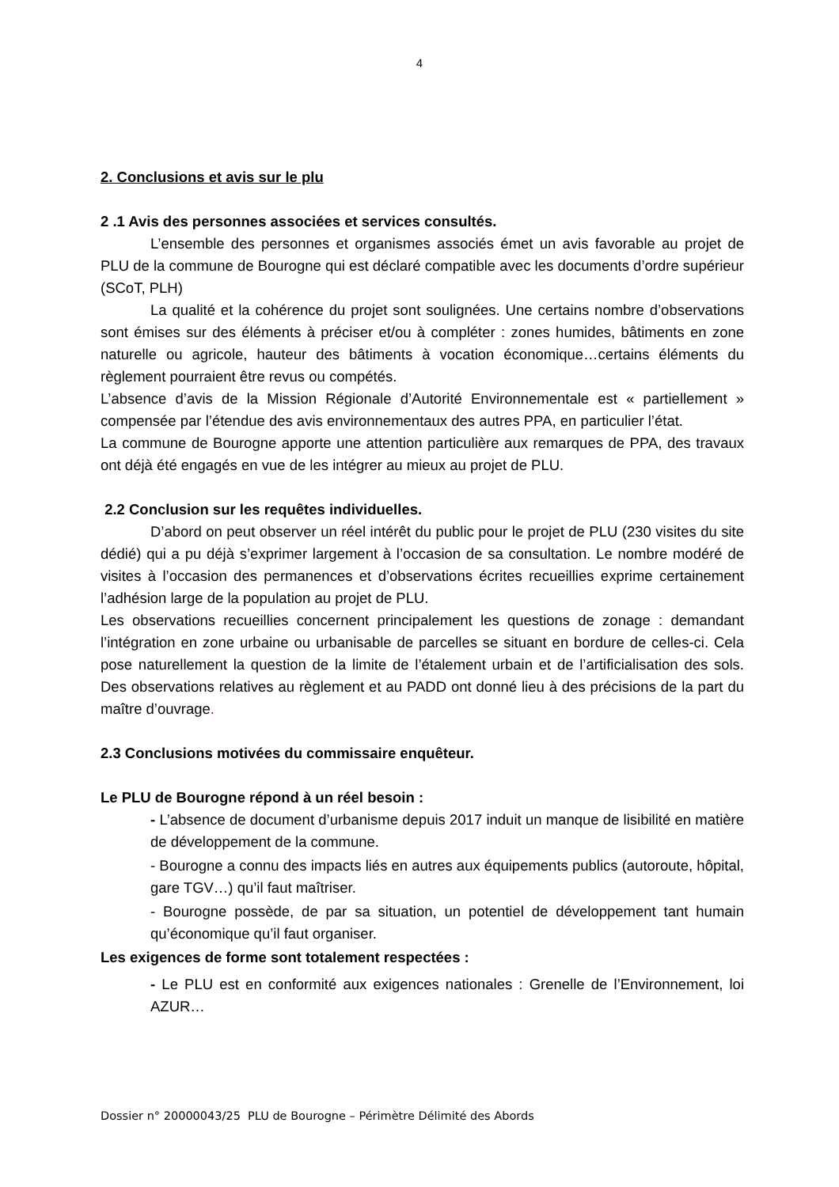4
2. Conclusions et avis sur le plu
2 .1 Avis des personnes associées et services consultés.
L’ensemble des personnes et organismes associés émet un avis favorable au projet de PLU de la commune de Bourogne qui est déclaré compatible avec les documents d’ordre supérieur (SCoT, PLH)
La qualité et la cohérence du projet sont soulignées. Une certains nombre d’observations sont émises sur des éléments à préciser et/ou à compléter : zones humides, bâtiments en zone naturelle ou agricole, hauteur des bâtiments à vocation économique…certains éléments du règlement pourraient être revus ou compétés.
L’absence d’avis de la Mission Régionale d’Autorité Environnementale est « partiellement » compensée par l’étendue des avis environnementaux des autres PPA, en particulier l’état.
La commune de Bourogne apporte une attention particulière aux remarques de PPA, des travaux ont déjà été engagés en vue de les intégrer au mieux au projet de PLU.
2.2 Conclusion sur les requêtes individuelles.
D’abord on peut observer un réel intérêt du public pour le projet de PLU (230 visites du site dédié) qui a pu déjà s’exprimer largement à l’occasion de sa consultation. Le nombre modéré de visites à l’occasion des permanences et d’observations écrites recueillies exprime certainement l’adhésion large de la population au projet de PLU.
Les observations recueillies concernent principalement les questions de zonage : demandant l’intégration en zone urbaine ou urbanisable de parcelles se situant en bordure de celles-ci. Cela pose naturellement la question de la limite de l’étalement urbain et de l’artificialisation des sols. Des observations relatives au règlement et au PADD ont donné lieu à des précisions de la part du maître d’ouvrage.
2.3 Conclusions motivées du commissaire enquêteur.
Le PLU de Bourogne répond à un réel besoin :
- L’absence de document d’urbanisme depuis 2017 induit un manque de lisibilité en matière de développement de la commune.
- Bourogne a connu des impacts liés en autres aux équipements publics (autoroute, hôpital, gare TGV…) qu’il faut maîtriser.
- Bourogne possède, de par sa situation, un potentiel de développement tant humain qu’économique qu’il faut organiser.
Les exigences de forme sont totalement respectées :
- Le PLU est en conformité aux exigences nationales : Grenelle de l’Environnement, loi AZUR…
Dossier n° 20000043/25 PLU de Bourogne – Périmètre Délimité des Abords